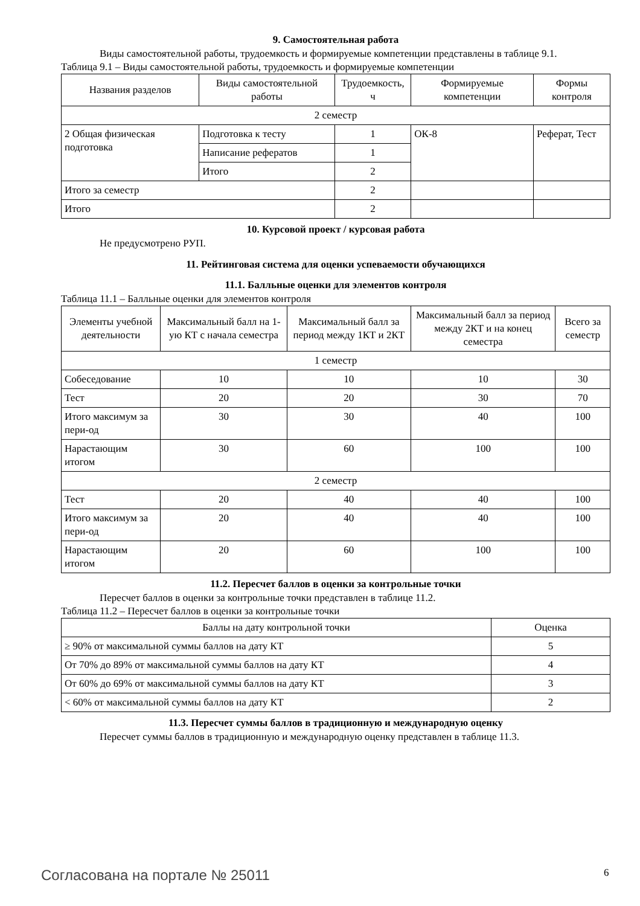9. Самостоятельная работа
Виды самостоятельной работы, трудоемкость и формируемые компетенции представлены в таблице 9.1.
Таблица 9.1 – Виды самостоятельной работы, трудоемкость и формируемые компетенции
| Названия разделов | Виды самостоятельной работы | Трудоемкость, ч | Формируемые компетенции | Формы контроля |
| --- | --- | --- | --- | --- |
| 2 семестр | | | | |
| 2 Общая физическая подготовка | Подготовка к тесту | 1 | ОК-8 | Реферат, Тест |
| | Написание рефератов | 1 | | |
| | Итого | 2 | | |
| Итого за семестр | | 2 | | |
| Итого | | 2 | | |
10. Курсовой проект / курсовая работа
Не предусмотрено РУП.
11. Рейтинговая система для оценки успеваемости обучающихся
11.1. Балльные оценки для элементов контроля
Таблица 11.1 – Балльные оценки для элементов контроля
| Элементы учебной деятельности | Максимальный балл на 1-ую КТ с начала семестра | Максимальный балл за период между 1КТ и 2КТ | Максимальный балл за период между 2КТ и на конец семестра | Всего за семестр |
| --- | --- | --- | --- | --- |
| 1 семестр | | | | |
| Собеседование | 10 | 10 | 10 | 30 |
| Тест | 20 | 20 | 30 | 70 |
| Итого максимум за пери-од | 30 | 30 | 40 | 100 |
| Нарастающим итогом | 30 | 60 | 100 | 100 |
| 2 семестр | | | | |
| Тест | 20 | 40 | 40 | 100 |
| Итого максимум за пери-од | 20 | 40 | 40 | 100 |
| Нарастающим итогом | 20 | 60 | 100 | 100 |
11.2. Пересчет баллов в оценки за контрольные точки
Пересчет баллов в оценки за контрольные точки представлен в таблице 11.2.
Таблица 11.2 – Пересчет баллов в оценки за контрольные точки
| Баллы на дату контрольной точки | Оценка |
| --- | --- |
| ≥ 90% от максимальной суммы баллов на дату КТ | 5 |
| От 70% до 89% от максимальной суммы баллов на дату КТ | 4 |
| От 60% до 69% от максимальной суммы баллов на дату КТ | 3 |
| < 60% от максимальной суммы баллов на дату КТ | 2 |
11.3. Пересчет суммы баллов в традиционную и международную оценку
Пересчет суммы баллов в традиционную и международную оценку представлен в таблице 11.3.
Согласована на портале № 25011 6